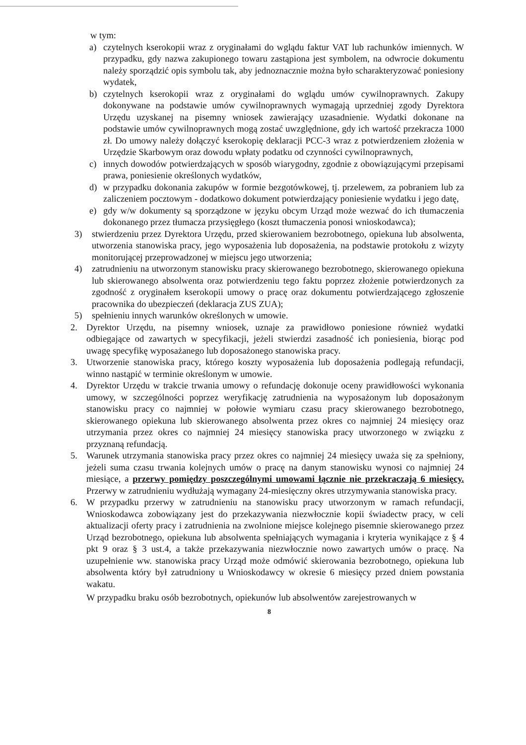w tym:
a) czytelnych kserokopii wraz z oryginałami do wglądu faktur VAT lub rachunków imiennych. W przypadku, gdy nazwa zakupionego towaru zastąpiona jest symbolem, na odwrocie dokumentu należy sporządzić opis symbolu tak, aby jednoznacznie można było scharakteryzować poniesiony wydatek,
b) czytelnych kserokopii wraz z oryginałami do wglądu umów cywilnoprawnych. Zakupy dokonywane na podstawie umów cywilnoprawnych wymagają uprzedniej zgody Dyrektora Urzędu uzyskanej na pisemny wniosek zawierający uzasadnienie. Wydatki dokonane na podstawie umów cywilnoprawnych mogą zostać uwzględnione, gdy ich wartość przekracza 1000 zł. Do umowy należy dołączyć kserokopię deklaracji PCC-3 wraz z potwierdzeniem złożenia w Urzędzie Skarbowym oraz dowodu wpłaty podatku od czynności cywilnoprawnych,
c) innych dowodów potwierdzających w sposób wiarygodny, zgodnie z obowiązującymi przepisami prawa, poniesienie określonych wydatków,
d) w przypadku dokonania zakupów w formie bezgotówkowej, tj. przelewem, za pobraniem lub za zaliczeniem pocztowym - dodatkowo dokument potwierdzający poniesienie wydatku i jego datę,
e) gdy w/w dokumenty są sporządzone w języku obcym Urząd może wezwać do ich tłumaczenia dokonanego przez tłumacza przysięgłego (koszt tłumaczenia ponosi wnioskodawca);
3) stwierdzeniu przez Dyrektora Urzędu, przed skierowaniem bezrobotnego, opiekuna lub absolwenta, utworzenia stanowiska pracy, jego wyposażenia lub doposażenia, na podstawie protokołu z wizyty monitorującej przeprowadzonej w miejscu jego utworzenia;
4) zatrudnieniu na utworzonym stanowisku pracy skierowanego bezrobotnego, skierowanego opiekuna lub skierowanego absolwenta oraz potwierdzeniu tego faktu poprzez złożenie potwierdzonych za zgodność z oryginałem kserokopii umowy o pracę oraz dokumentu potwierdzającego zgłoszenie pracownika do ubezpieczeń (deklaracja ZUS ZUA);
5) spełnieniu innych warunków określonych w umowie.
2. Dyrektor Urzędu, na pisemny wniosek, uznaje za prawidłowo poniesione również wydatki odbiegające od zawartych w specyfikacji, jeżeli stwierdzi zasadność ich poniesienia, biorąc pod uwagę specyfikę wyposażanego lub doposażonego stanowiska pracy.
3. Utworzenie stanowiska pracy, którego koszty wyposażenia lub doposażenia podlegają refundacji, winno nastąpić w terminie określonym w umowie.
4. Dyrektor Urzędu w trakcie trwania umowy o refundację dokonuje oceny prawidłowości wykonania umowy, w szczególności poprzez weryfikację zatrudnienia na wyposażonym lub doposażonym stanowisku pracy co najmniej w połowie wymiaru czasu pracy skierowanego bezrobotnego, skierowanego opiekuna lub skierowanego absolwenta przez okres co najmniej 24 miesięcy oraz utrzymania przez okres co najmniej 24 miesięcy stanowiska pracy utworzonego w związku z przyznaną refundacją.
5. Warunek utrzymania stanowiska pracy przez okres co najmniej 24 miesięcy uważa się za spełniony, jeżeli suma czasu trwania kolejnych umów o pracę na danym stanowisku wynosi co najmniej 24 miesiące, a przerwy pomiędzy poszczególnymi umowami łącznie nie przekraczają 6 miesięcy. Przerwy w zatrudnieniu wydłużają wymagany 24-miesięczny okres utrzymywania stanowiska pracy.
6. W przypadku przerwy w zatrudnieniu na stanowisku pracy utworzonym w ramach refundacji, Wnioskodawca zobowiązany jest do przekazywania niezwłocznie kopii świadectw pracy, w celi aktualizacji oferty pracy i zatrudnienia na zwolnione miejsce kolejnego pisemnie skierowanego przez Urząd bezrobotnego, opiekuna lub absolwenta spełniających wymagania i kryteria wynikające z § 4 pkt 9 oraz § 3 ust.4, a także przekazywania niezwłocznie nowo zawartych umów o pracę. Na uzupełnienie ww. stanowiska pracy Urząd może odmówić skierowania bezrobotnego, opiekuna lub absolwenta który był zatrudniony u Wnioskodawcy w okresie 6 miesięcy przed dniem powstania wakatu.
W przypadku braku osób bezrobotnych, opiekunów lub absolwentów zarejestrowanych w
8